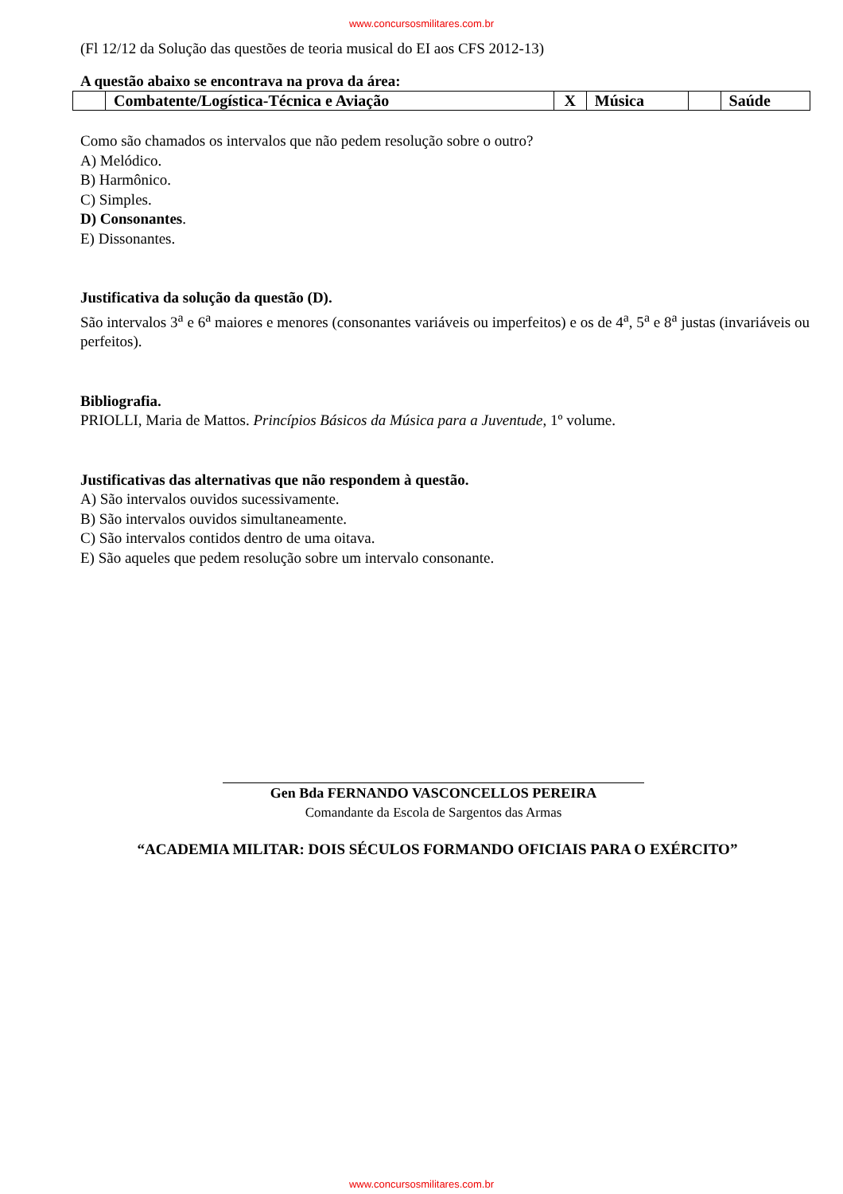www.concursosmilitares.com.br
(Fl 12/12 da Solução das questões de teoria musical do EI aos CFS 2012-13)
A questão abaixo se encontrava na prova da área:
| | Combatente/Logística-Técnica e Aviação | X | Música | | Saúde |
Como são chamados os intervalos que não pedem resolução sobre o outro?
A) Melódico.
B) Harmônico.
C) Simples.
D) Consonantes.
E) Dissonantes.
Justificativa da solução da questão (D).
São intervalos 3<sup>a</sup> e 6<sup>a</sup> maiores e menores (consonantes variáveis ou imperfeitos) e os de 4<sup>a</sup>, 5<sup>a</sup> e 8<sup>a</sup> justas (invariáveis ou perfeitos).
Bibliografia.
PRIOLLI, Maria de Mattos. Princípios Básicos da Música para a Juventude, 1º volume.
Justificativas das alternativas que não respondem à questão.
A) São intervalos ouvidos sucessivamente.
B) São intervalos ouvidos simultaneamente.
C) São intervalos contidos dentro de uma oitava.
E) São aqueles que pedem resolução sobre um intervalo consonante.
Gen Bda FERNANDO VASCONCELLOS PEREIRA
Comandante da Escola de Sargentos das Armas
“ACADEMIA MILITAR: DOIS SÉCULOS FORMANDO OFICIAIS PARA O EXÉRCITO”
www.concursosmilitares.com.br